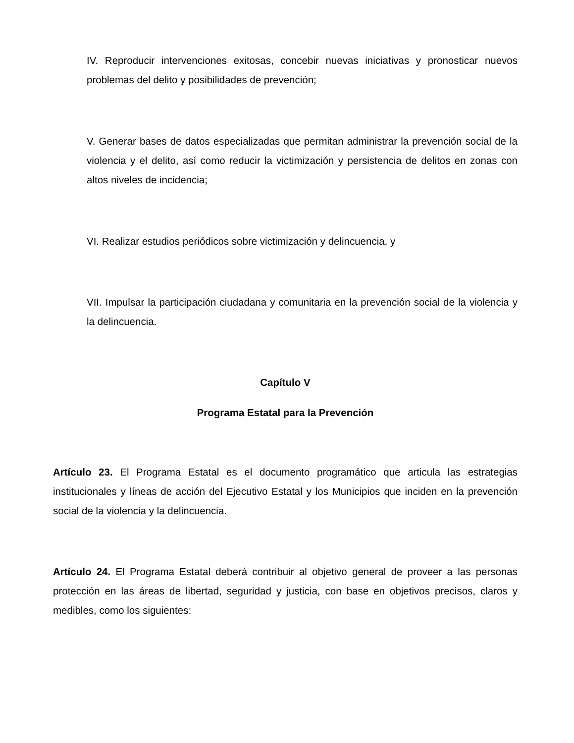IV. Reproducir intervenciones exitosas, concebir nuevas iniciativas y pronosticar nuevos problemas del delito y posibilidades de prevención;
V. Generar bases de datos especializadas que permitan administrar la prevención social de la violencia y el delito, así como reducir la victimización y persistencia de delitos en zonas con altos niveles de incidencia;
VI. Realizar estudios periódicos sobre victimización y delincuencia, y
VII. Impulsar la participación ciudadana y comunitaria en la prevención social de la violencia y la delincuencia.
Capítulo V
Programa Estatal para la Prevención
Artículo 23. El Programa Estatal es el documento programático que articula las estrategias institucionales y líneas de acción del Ejecutivo Estatal y los Municipios que inciden en la prevención social de la violencia y la delincuencia.
Artículo 24. El Programa Estatal deberá contribuir al objetivo general de proveer a las personas protección en las áreas de libertad, seguridad y justicia, con base en objetivos precisos, claros y medibles, como los siguientes: